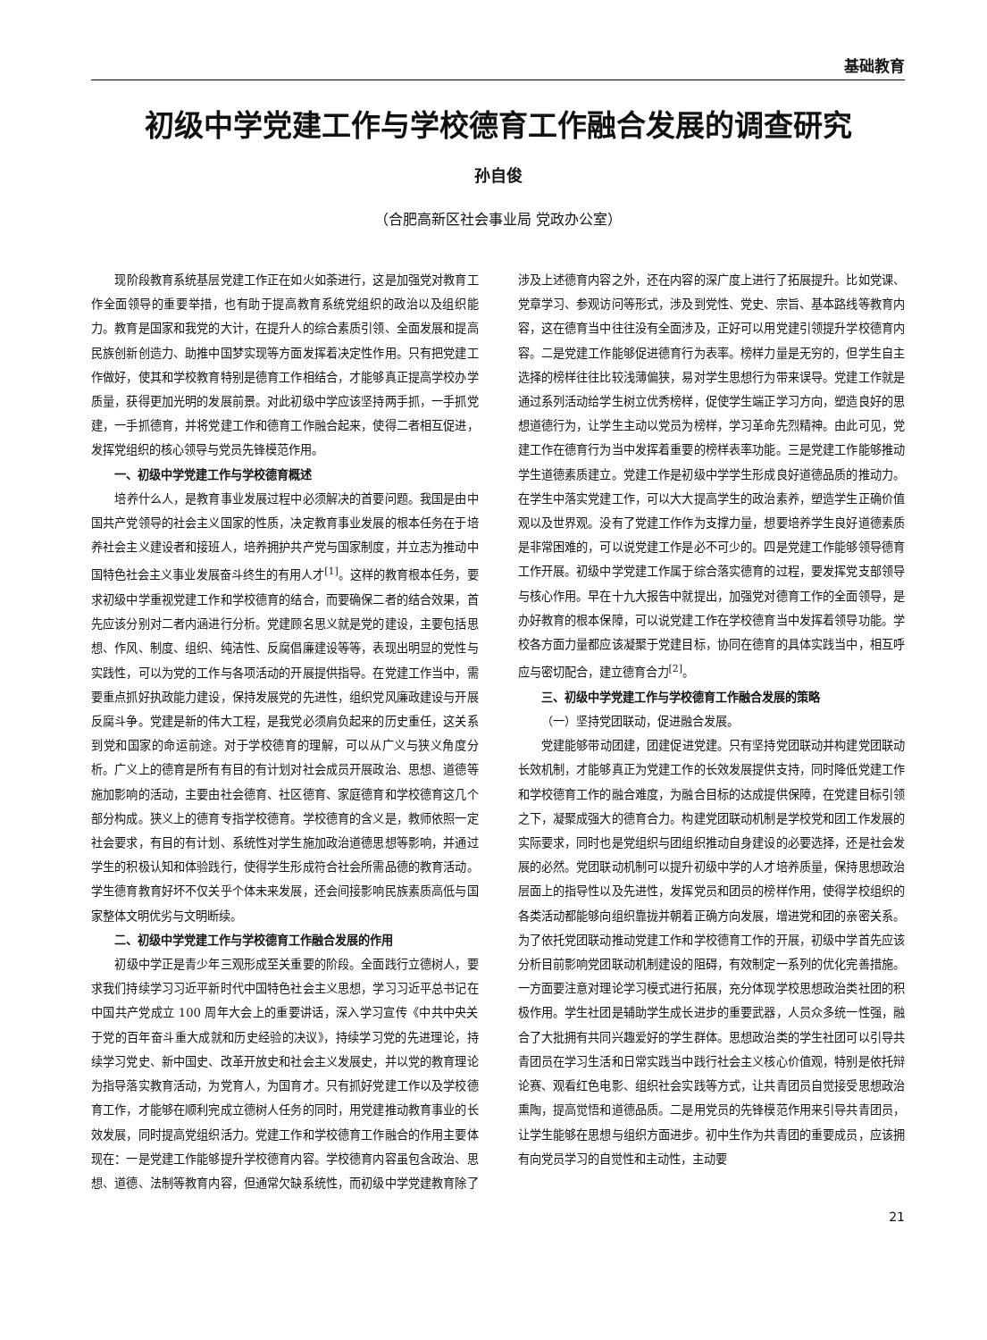基础教育
初级中学党建工作与学校德育工作融合发展的调查研究
孙自俊
（合肥高新区社会事业局 党政办公室）
现阶段教育系统基层党建工作正在如火如荼进行，这是加强党对教育工作全面领导的重要举措，也有助于提高教育系统党组织的政治以及组织能力。教育是国家和我党的大计，在提升人的综合素质引领、全面发展和提高民族创新创造力、助推中国梦实现等方面发挥着决定性作用。只有把党建工作做好，使其和学校教育特别是德育工作相结合，才能够真正提高学校办学质量，获得更加光明的发展前景。对此初级中学应该坚持两手抓，一手抓党建，一手抓德育，并将党建工作和德育工作融合起来，使得二者相互促进，发挥党组织的核心领导与党员先锋模范作用。
一、初级中学党建工作与学校德育概述
培养什么人，是教育事业发展过程中必须解决的首要问题。我国是由中国共产党领导的社会主义国家的性质，决定教育事业发展的根本任务在于培养社会主义建设者和接班人，培养拥护共产党与国家制度，并立志为推动中国特色社会主义事业发展奋斗终生的有用人才<sup>[1]</sup>。这样的教育根本任务，要求初级中学重视党建工作和学校德育的结合，而要确保二者的结合效果，首先应该分别对二者内涵进行分析。党建顾名思义就是党的建设，主要包括思想、作风、制度、组织、纯洁性、反腐倡廉建设等等，表现出明显的党性与实践性，可以为党的工作与各项活动的开展提供指导。在党建工作当中，需要重点抓好执政能力建设，保持发展党的先进性，组织党风廉政建设与开展反腐斗争。党建是新的伟大工程，是我党必须肩负起来的历史重任，这关系到党和国家的命运前途。对于学校德育的理解，可以从广义与狭义角度分析。广义上的德育是所有有目的有计划对社会成员开展政治、思想、道德等施加影响的活动，主要由社会德育、社区德育、家庭德育和学校德育这几个部分构成。狭义上的德育专指学校德育。学校德育的含义是，教师依照一定社会要求，有目的有计划、系统性对学生施加政治道德思想等影响，并通过学生的积极认知和体验践行，使得学生形成符合社会所需品德的教育活动。学生德育教育好坏不仅关乎个体未来发展，还会间接影响民族素质高低与国家整体文明优劣与文明断续。
二、初级中学党建工作与学校德育工作融合发展的作用
初级中学正是青少年三观形成至关重要的阶段。全面践行立德树人，要求我们持续学习习近平新时代中国特色社会主义思想，学习习近平总书记在中国共产党成立 100 周年大会上的重要讲话，深入学习宣传《中共中央关于党的百年奋斗重大成就和历史经验的决议》，持续学习党的先进理论，持续学习党史、新中国史、改革开放史和社会主义发展史，并以党的教育理论为指导落实教育活动，为党育人，为国育才。只有抓好党建工作以及学校德育工作，才能够在顺利完成立德树人任务的同时，用党建推动教育事业的长效发展，同时提高党组织活力。党建工作和学校德育工作融合的作用主要体现在：一是党建工作能够提升学校德育内容。学校德育内容虽包含政治、思想、道德、法制等教育内容，但通常欠缺系统性，而初级中学党建教育除了涉及上述德育内容之外，还在内容的深广度上进行了拓展提升。比如党课、党章学习、参观访问等形式，涉及到党性、党史、宗旨、基本路线等教育内容，这在德育当中往往没有全面涉及，正好可以用党建引领提升学校德育内容。二是党建工作能够促进德育行为表率。榜样力量是无穷的，但学生自主选择的榜样往往比较浅薄偏狭，易对学生思想行为带来误导。党建工作就是通过系列活动给学生树立优秀榜样，促使学生端正学习方向，塑造良好的思想道德行为，让学生主动以党员为榜样，学习革命先烈精神。由此可见，党建工作在德育行为当中发挥着重要的榜样表率功能。三是党建工作能够推动学生道德素质建立。党建工作是初级中学学生形成良好道德品质的推动力。在学生中落实党建工作，可以大大提高学生的政治素养，塑造学生正确价值观以及世界观。没有了党建工作作为支撑力量，想要培养学生良好道德素质是非常困难的，可以说党建工作是必不可少的。四是党建工作能够领导德育工作开展。初级中学党建工作属于综合落实德育的过程，要发挥党支部领导与核心作用。早在十九大报告中就提出，加强党对德育工作的全面领导，是办好教育的根本保障，可以说党建工作在学校德育当中发挥着领导功能。学校各方面力量都应该凝聚于党建目标，协同在德育的具体实践当中，相互呼应与密切配合，建立德育合力<sup>[2]</sup>。
三、初级中学党建工作与学校德育工作融合发展的策略
（一）坚持党团联动，促进融合发展。
党建能够带动团建，团建促进党建。只有坚持党团联动并构建党团联动长效机制，才能够真正为党建工作的长效发展提供支持，同时降低党建工作和学校德育工作的融合难度，为融合目标的达成提供保障，在党建目标引领之下，凝聚成强大的德育合力。构建党团联动机制是学校党和团工作发展的实际要求，同时也是党组织与团组织推动自身建设的必要选择，还是社会发展的必然。党团联动机制可以提升初级中学的人才培养质量，保持思想政治层面上的指导性以及先进性，发挥党员和团员的榜样作用，使得学校组织的各类活动都能够向组织靠拢并朝着正确方向发展，增进党和团的亲密关系。为了依托党团联动推动党建工作和学校德育工作的开展，初级中学首先应该分析目前影响党团联动机制建设的阻碍，有效制定一系列的优化完善措施。一方面要注意对理论学习模式进行拓展，充分体现学校思想政治类社团的积极作用。学生社团是辅助学生成长进步的重要武器，人员众多统一性强，融合了大批拥有共同兴趣爱好的学生群体。思想政治类的学生社团可以引导共青团员在学习生活和日常实践当中践行社会主义核心价值观，特别是依托辩论赛、观看红色电影、组织社会实践等方式，让共青团员自觉接受思想政治熏陶，提高觉悟和道德品质。二是用党员的先锋模范作用来引导共青团员，让学生能够在思想与组织方面进步。初中生作为共青团的重要成员，应该拥有向党员学习的自觉性和主动性，主动要
21